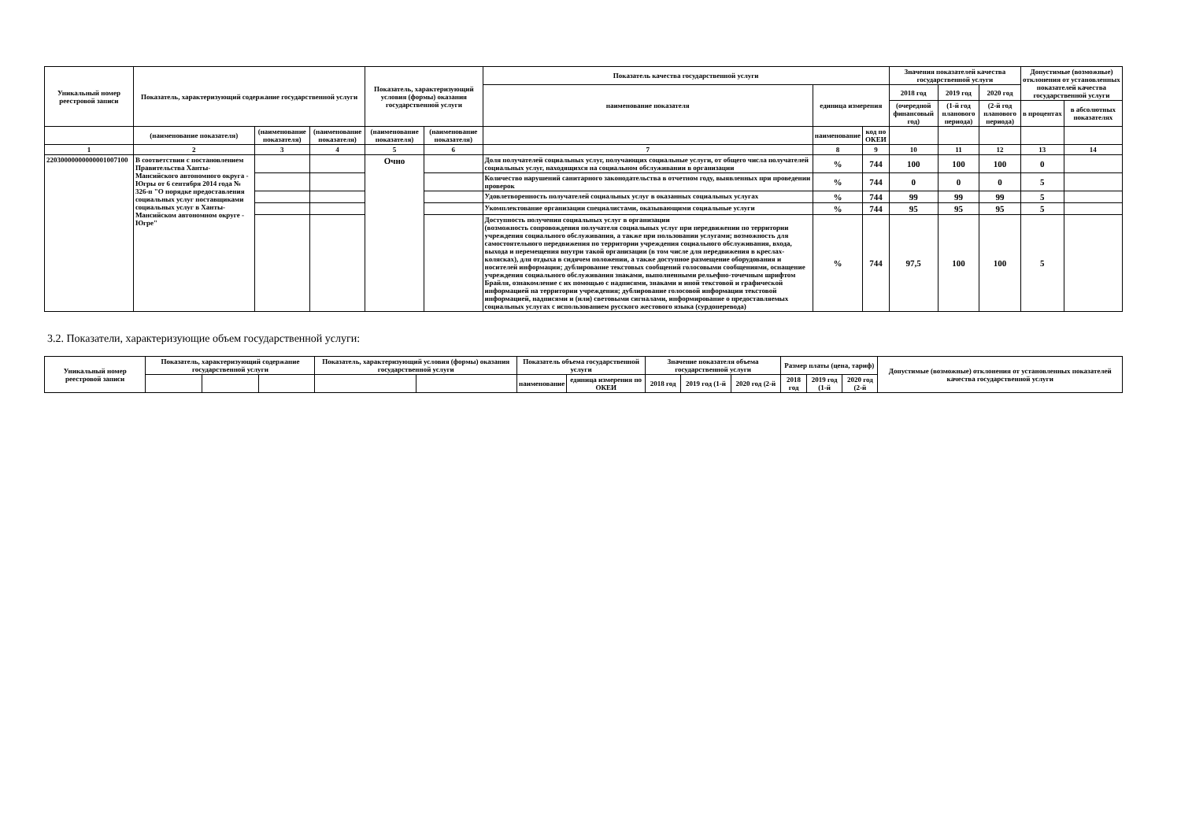| Уникальный номер реестровой записи | Показатель, характеризующий содержание государственной услуги | | | Показатель, характеризующий условия (формы) оказания государственной услуги | | Показатель качества государственной услуги | | | Значения показателей качества государственной услуги | | | Допустимые (возможные) отклонения от установленных показателей качества государственной услуги | |
| --- | --- | --- | --- | --- | --- | --- | --- | --- | --- | --- | --- | --- | --- |
| | | | | | | наименование показателя | единица измерения | | 2018 год | 2019 год | 2020 год | | |
| | | | | | | | | | (очередной финансовый год) | (1-й год планового периода) | (2-й год планового периода) | в процентах | в абсолютных показателях |
| | (наименование показателя) | (наименование показателя) | (наименование показателя) | (наименование показателя) | (наименование показателя) | | наименование | код по ОКЕИ | | | | | |
| 1 | 2 | 3 | 4 | 5 | 6 | 7 | 8 | 9 | 10 | 11 | 12 | 13 | 14 |
| 22030000000000001007100 | В соответствии с постановлением Правительства Ханты-Мансийского автономного округа - Югры от 6 сентября 2014 года № 326-п "О порядке предоставления социальных услуг поставщиками социальных услуг в Ханты-Мансийском автономном округе - Югре" | | | Очно | | Доля получателей социальных услуг, получающих социальные услуги, от общего числа получателей социальных услуг, находящихся на социальном обслуживании в организации | % | 744 | 100 | 100 | 100 | 0 | |
| | | | | | | Количество нарушений санитарного законодательства в отчетном году, выявленных при проведении проверок | % | 744 | 0 | 0 | 0 | 5 | |
| | | | | | | Удовлетворенность получателей социальных услуг в оказанных социальных услугах | % | 744 | 99 | 99 | 99 | 5 | |
| | | | | | | Укомплектование организации специалистами, оказывающими социальные услуги | % | 744 | 95 | 95 | 95 | 5 | |
| | | | | | | Доступность получения социальных услуг в организации (возможность сопровождения получателя социальных услуг при передвижении по территории учреждения социального обслуживания, а также при пользовании услугами; возможность для самостоятельного передвижения по территории учреждения социального обслуживания, входа, выхода и перемещения внутри такой организации (в том числе для передвижения в креслах-колясках), для отдыха в сидячем положении, а также доступное размещение оборудования и носителей информации; дублирование текстовых сообщений голосовыми сообщениями, оснащение учреждения социального обслуживания знаками, выполненными рельефно-точечным шрифтом Брайля, ознакомление с их помощью с надписями, знаками и иной текстовой и графической информацией на территории учреждения; дублирование голосовой информации текстовой информацией, надписями и (или) световыми сигналами, информирование о предоставляемых социальных услугах с использованием русского жестового языка (сурдоперевода) | % | 744 | 97,5 | 100 | 100 | 5 | |
3.2. Показатели, характеризующие объем государственной услуги:
| Уникальный номер реестровой записи | Показатель, характеризующий содержание государственной услуги | | | Показатель, характеризующий условия (формы) оказания государственной услуги | | Показатель объема государственной услуги | | Значение показателя объема государственной услуги | | | Размер платы (цена, тариф) | | | Допустимые (возможные) отклонения от установленных показателей качества государственной услуги |
| --- | --- | --- | --- | --- | --- | --- | --- | --- | --- | --- | --- | --- | --- | --- |
| | | | | | | наименование | единица измерения по ОКЕИ | 2018 год | 2019 год (1-й | 2020 год (2-й | 2018 год | 2019 год (1-й | 2020 год (2-й | |